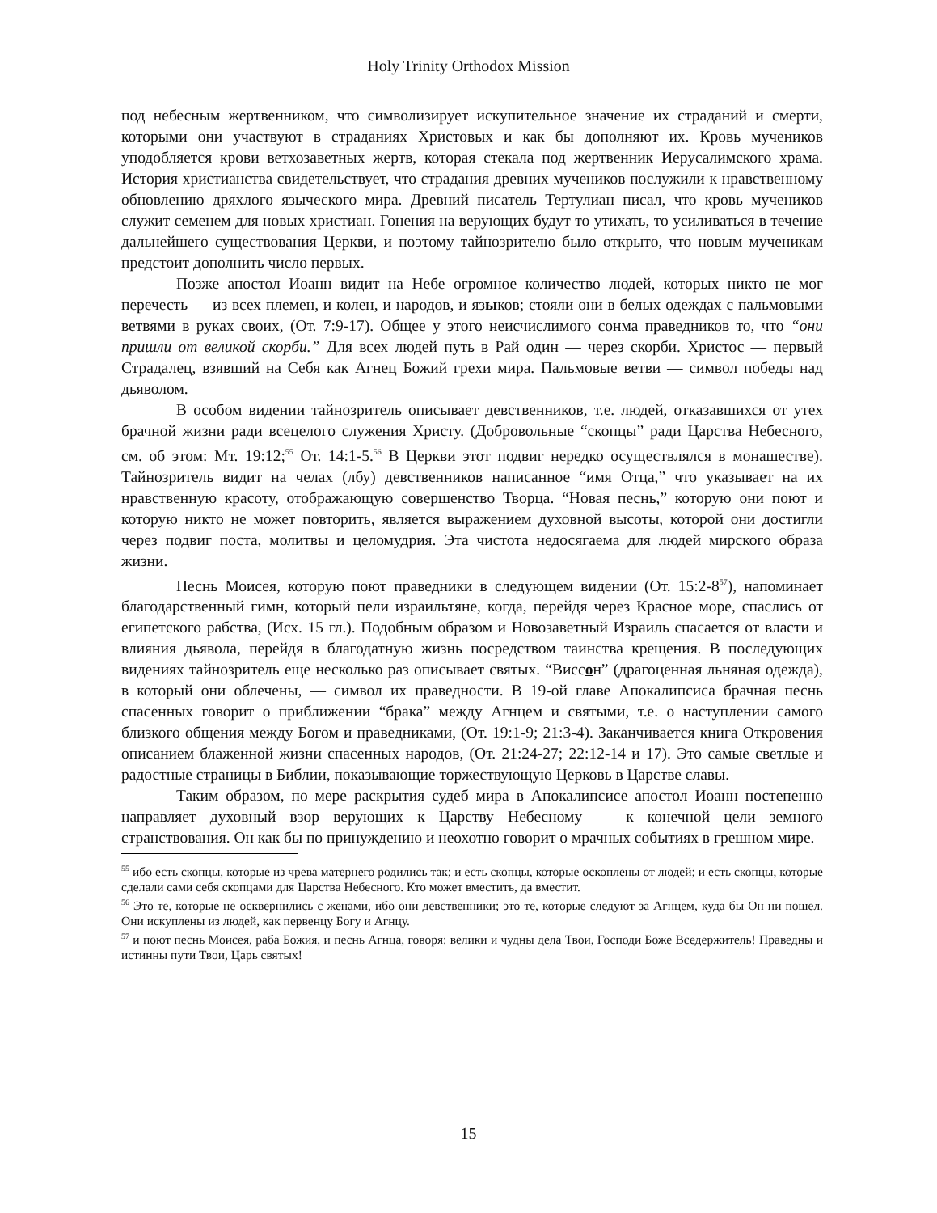Holy Trinity Orthodox Mission
под небесным жертвенником, что символизирует искупительное значение их страданий и смерти, которыми они участвуют в страданиях Христовых и как бы дополняют их. Кровь мучеников уподобляется крови ветхозаветных жертв, которая стекала под жертвенник Иерусалимского храма. История христианства свидетельствует, что страдания древних мучеников послужили к нравственному обновлению дряхлого языческого мира. Древний писатель Тертулиан писал, что кровь мучеников служит семенем для новых христиан. Гонения на верующих будут то утихать, то усиливаться в течение дальнейшего существования Церкви, и поэтому тайнозрителю было открыто, что новым мученикам предстоит дополнить число первых.
Позже апостол Иоанн видит на Небе огромное количество людей, которых никто не мог перечесть — из всех племен, и колен, и народов, и языков; стояли они в белых одеждах с пальмовыми ветвями в руках своих, (От. 7:9-17). Общее у этого неисчислимого сонма праведников то, что “они пришли от великой скорби.” Для всех людей путь в Рай один — через скорби. Христос — первый Страдалец, взявший на Себя как Агнец Божий грехи мира. Пальмовые ветви — символ победы над дьяволом.
В особом видении тайнозритель описывает девственников, т.е. людей, отказавшихся от утех брачной жизни ради всецелого служения Христу. (Добровольные “скопцы” ради Царства Небесного, см. об этом: Мт. 19:12;<sup>55</sup> От. 14:1-5.<sup>56</sup> В Церкви этот подвиг нередко осуществлялся в монашестве). Тайнозритель видит на челах (лбу) девственников написанное “имя Отца,” что указывает на их нравственную красоту, отображающую совершенство Творца. “Новая песнь,” которую они поют и которую никто не может повторить, является выражением духовной высоты, которой они достигли через подвиг поста, молитвы и целомудрия. Эта чистота недосягаема для людей мирского образа жизни.
Песнь Моисея, которую поют праведники в следующем видении (От. 15:2-8<sup>57</sup>), напоминает благодарственный гимн, который пели израильтяне, когда, перейдя через Красное море, спаслись от египетского рабства, (Исх. 15 гл.). Подобным образом и Новозаветный Израиль спасается от власти и влияния дьявола, перейдя в благодатную жизнь посредством таинства крещения. В последующих видениях тайнозритель еще несколько раз описывает святых. “Виссон” (драгоценная льняная одежда), в который они облечены, — символ их праведности. В 19-ой главе Апокалипсиса брачная песнь спасенных говорит о приближении “брака” между Агнцем и святыми, т.е. о наступлении самого близкого общения между Богом и праведниками, (От. 19:1-9; 21:3-4). Заканчивается книга Откровения описанием блаженной жизни спасенных народов, (От. 21:24-27; 22:12-14 и 17). Это самые светлые и радостные страницы в Библии, показывающие торжествующую Церковь в Царстве славы.
Таким образом, по мере раскрытия судеб мира в Апокалипсисе апостол Иоанн постепенно направляет духовный взор верующих к Царству Небесному — к конечной цели земного странствования. Он как бы по принуждению и неохотно говорит о мрачных событиях в грешном мире.
<sup>55</sup> ибо есть скопцы, которые из чрева матернего родились так; и есть скопцы, которые оскоплены от людей; и есть скопцы, которые сделали сами себя скопцами для Царства Небесного. Кто может вместить, да вместит.
<sup>56</sup> Это те, которые не осквернились с женами, ибо они девственники; это те, которые следуют за Агнцем, куда бы Он ни пошел. Они искуплены из людей, как первенцу Богу и Агнцу.
<sup>57</sup> и поют песнь Моисея, раба Божия, и песнь Агнца, говоря: велики и чудны дела Твои, Господи Боже Вседержитель! Праведны и истинны пути Твои, Царь святых!
15